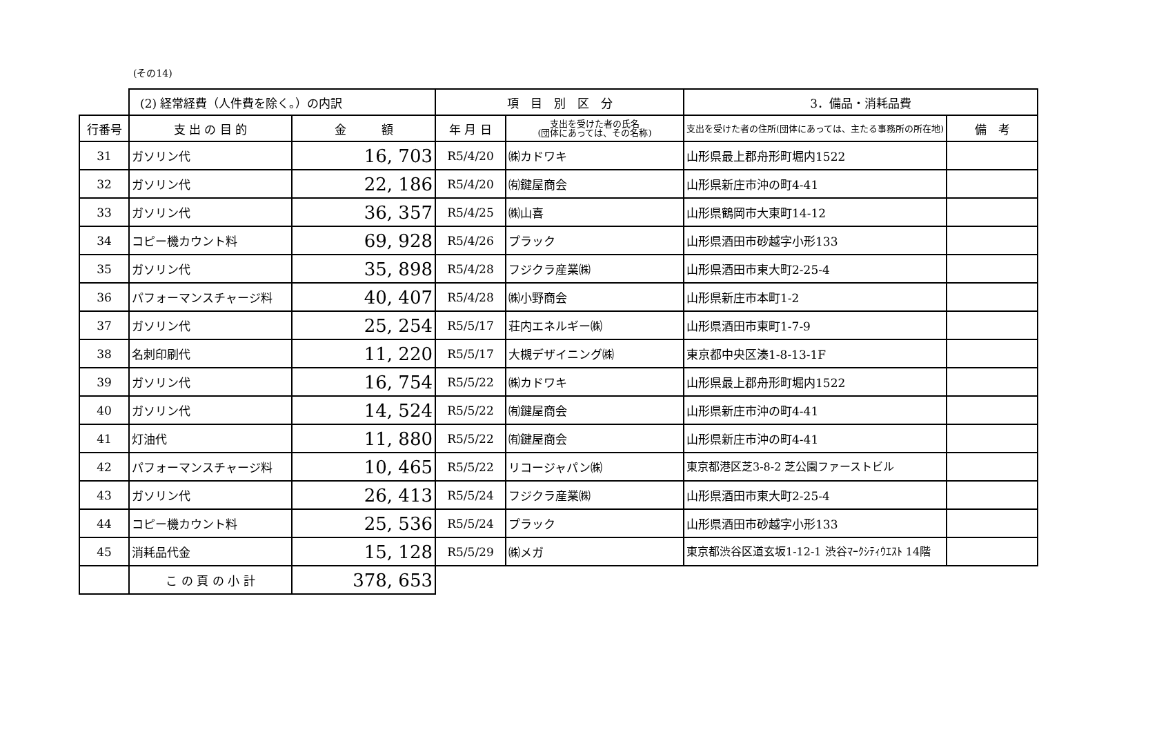(その14)
| | (2) 経常経費（人件費を除く。）の内訳 | | 項 目 別 区 分 | | 3．備品・消耗品費 | |
| --- | --- | --- | --- | --- | --- | --- |
| 行番号 | 支 出 の 目 的 | 金 額 | 年 月 日 | 支出を受けた者の氏名 (団体にあっては、その名称) | 支出を受けた者の住所(団体にあっては、主たる事務所の所在地) | 備 考 |
| 31 | ガソリン代 | 16, 703 | R5/4/20 | ㈱カドワキ | 山形県最上郡舟形町堀内1522 | |
| 32 | ガソリン代 | 22, 186 | R5/4/20 | ㈲鍵屋商会 | 山形県新庄市沖の町4-41 | |
| 33 | ガソリン代 | 36, 357 | R5/4/25 | ㈱山喜 | 山形県鶴岡市大東町14-12 | |
| 34 | コピー機カウント料 | 69, 928 | R5/4/26 | プラック | 山形県酒田市砂越字小形133 | |
| 35 | ガソリン代 | 35, 898 | R5/4/28 | フジクラ産業㈱ | 山形県酒田市東大町2-25-4 | |
| 36 | パフォーマンスチャージ料 | 40, 407 | R5/4/28 | ㈱小野商会 | 山形県新庄市本町1-2 | |
| 37 | ガソリン代 | 25, 254 | R5/5/17 | 荘内エネルギー㈱ | 山形県酒田市東町1-7-9 | |
| 38 | 名刺印刷代 | 11, 220 | R5/5/17 | 大槻デザイニング㈱ | 東京都中央区湊1-8-13-1F | |
| 39 | ガソリン代 | 16, 754 | R5/5/22 | ㈱カドワキ | 山形県最上郡舟形町堀内1522 | |
| 40 | ガソリン代 | 14, 524 | R5/5/22 | ㈲鍵屋商会 | 山形県新庄市沖の町4-41 | |
| 41 | 灯油代 | 11, 880 | R5/5/22 | ㈲鍵屋商会 | 山形県新庄市沖の町4-41 | |
| 42 | パフォーマンスチャージ料 | 10, 465 | R5/5/22 | リコージャパン㈱ | 東京都港区芝3-8-2 芝公園ファーストビル | |
| 43 | ガソリン代 | 26, 413 | R5/5/24 | フジクラ産業㈱ | 山形県酒田市東大町2-25-4 | |
| 44 | コピー機カウント料 | 25, 536 | R5/5/24 | プラック | 山形県酒田市砂越字小形133 | |
| 45 | 消耗品代金 | 15, 128 | R5/5/29 | ㈱メガ | 東京都渋谷区道玄坂1-12-1 渋谷ﾏｰｸｼﾃｨｳｴｽﾄ 14階 | |
| | こ の 頁 の 小 計 | 378, 653 | | | | |